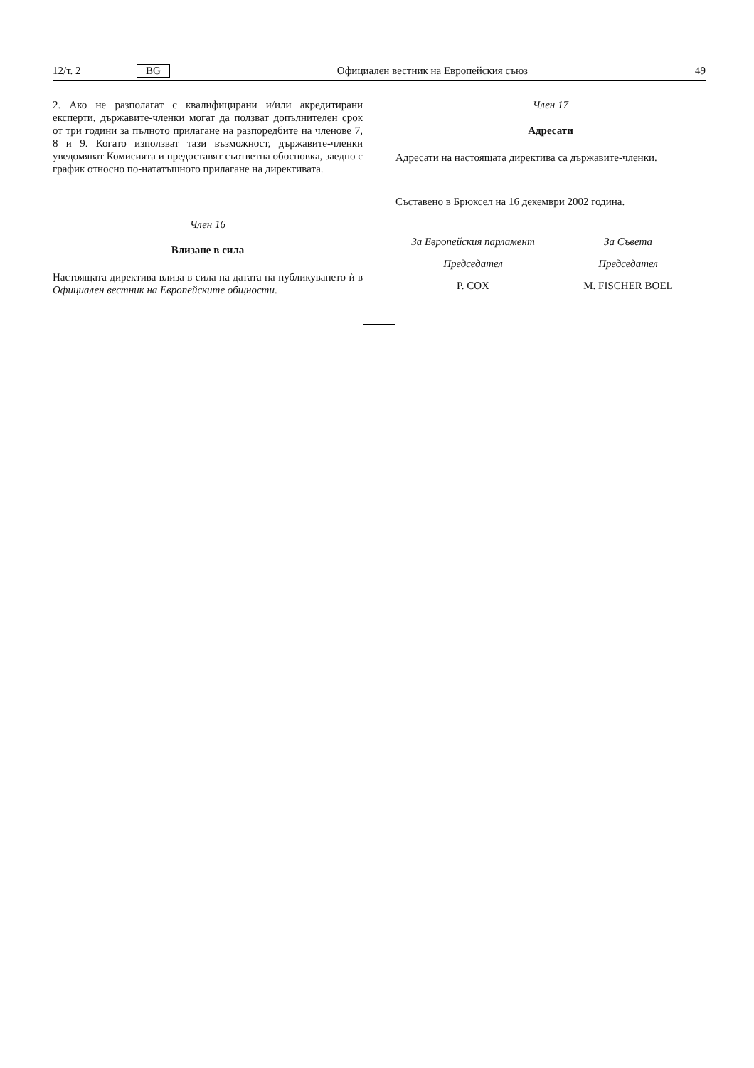12/т. 2 BG Официален вестник на Европейския съюз 49
2. Ако не разполагат с квалифицирани и/или акредитирани експерти, държавите-членки могат да ползват допълнителен срок от три години за пълното прилагане на разпоредбите на членове 7, 8 и 9. Когато използват тази възможност, държавите-членки уведомяват Комисията и предоставят съответна обосновка, заедно с график относно по-нататъшното прилагане на директивата.
Член 16
Влизане в сила
Настоящата директива влиза в сила на датата на публикуването ѝ в Официален вестник на Европейските общности.
Член 17
Адресати
Адресати на настоящата директива са държавите-членки.
Съставено в Брюксел на 16 декември 2002 година.
За Европейския парламент
Председател
P. COX
За Съвета
Председател
M. FISCHER BOEL